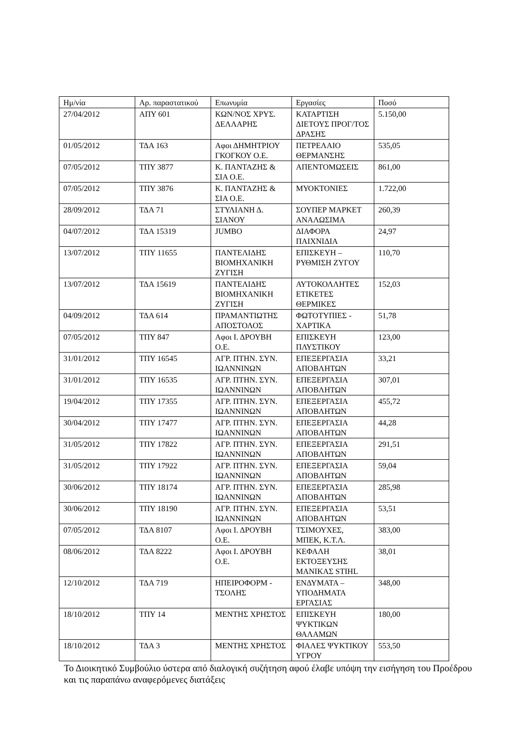| Ημ/νία | Αρ. παραστατικού | Επωνυμία | Εργασίες | Ποσό |
| --- | --- | --- | --- | --- |
| 27/04/2012 | ΑΠΥ 601 | ΚΩΝ/ΝΟΣ ΧΡΥΣ. ΔΕΛΛΑΡΗΣ | ΚΑΤΑΡΤΙΣΗ ΔΙΕΤΟΥΣ ΠΡΟΓ/ΤΟΣ ΔΡΑΣΗΣ | 5.150,00 |
| 01/05/2012 | ΤΔΑ 163 | Αφοι ΔΗΜΗΤΡΙΟΥ ΓΚΟΓΚΟΥ Ο.Ε. | ΠΕΤΡΕΛΑΙΟ ΘΕΡΜΑΝΣΗΣ | 535,05 |
| 07/05/2012 | ΤΠΥ 3877 | Κ. ΠΑΝΤΑΖΗΣ & ΣΙΑ Ο.Ε. | ΑΠΕΝΤΟΜΩΣΕΙΣ | 861,00 |
| 07/05/2012 | ΤΠΥ 3876 | Κ. ΠΑΝΤΑΖΗΣ & ΣΙΑ Ο.Ε. | ΜΥΟΚΤΟΝΙΕΣ | 1.722,00 |
| 28/09/2012 | ΤΔΑ 71 | ΣΤΥΛΙΑΝΗ Δ. ΣΙΑΝΟΥ | ΣΟΥΠΕΡ ΜΑΡΚΕΤ ΑΝΑΛΩΣΙΜΑ | 260,39 |
| 04/07/2012 | ΤΔΑ 15319 | JUMBO | ΔΙΑΦΟΡΑ ΠΑΙΧΝΙΔΙΑ | 24,97 |
| 13/07/2012 | ΤΠΥ 11655 | ΠΑΝΤΕΛΙΔΗΣ ΒΙΟΜΗΧΑΝΙΚΗ ΖΥΓΙΣΗ | ΕΠΙΣΚΕΥΗ – ΡΥΘΜΙΣΗ ΖΥΓΟΥ | 110,70 |
| 13/07/2012 | ΤΔΑ 15619 | ΠΑΝΤΕΛΙΔΗΣ ΒΙΟΜΗΧΑΝΙΚΗ ΖΥΓΙΣΗ | ΑΥΤΟΚΟΛΛΗΤΕΣ ΕΤΙΚΕΤΕΣ ΘΕΡΜΙΚΕΣ | 152,03 |
| 04/09/2012 | ΤΔΑ 614 | ΠΡΑΜΑΝΤΙΩΤΗΣ ΑΠΟΣΤΟΛΟΣ | ΦΩΤΟΤΥΠΙΕΣ - ΧΑΡΤΙΚΑ | 51,78 |
| 07/05/2012 | ΤΠΥ 847 | Αφοι Ι. ΔΡΟΥΒΗ Ο.Ε. | ΕΠΙΣΚΕΥΗ ΠΛΥΣΤΙΚΟΥ | 123,00 |
| 31/01/2012 | ΤΠΥ 16545 | ΑΓΡ. ΠΤΗΝ. ΣΥΝ. ΙΩΑΝΝΙΝΩΝ | ΕΠΕΞΕΡΓΑΣΙΑ ΑΠΟΒΛΗΤΩΝ | 33,21 |
| 31/01/2012 | ΤΠΥ 16535 | ΑΓΡ. ΠΤΗΝ. ΣΥΝ. ΙΩΑΝΝΙΝΩΝ | ΕΠΕΞΕΡΓΑΣΙΑ ΑΠΟΒΛΗΤΩΝ | 307,01 |
| 19/04/2012 | ΤΠΥ 17355 | ΑΓΡ. ΠΤΗΝ. ΣΥΝ. ΙΩΑΝΝΙΝΩΝ | ΕΠΕΞΕΡΓΑΣΙΑ ΑΠΟΒΛΗΤΩΝ | 455,72 |
| 30/04/2012 | ΤΠΥ 17477 | ΑΓΡ. ΠΤΗΝ. ΣΥΝ. ΙΩΑΝΝΙΝΩΝ | ΕΠΕΞΕΡΓΑΣΙΑ ΑΠΟΒΛΗΤΩΝ | 44,28 |
| 31/05/2012 | ΤΠΥ 17822 | ΑΓΡ. ΠΤΗΝ. ΣΥΝ. ΙΩΑΝΝΙΝΩΝ | ΕΠΕΞΕΡΓΑΣΙΑ ΑΠΟΒΛΗΤΩΝ | 291,51 |
| 31/05/2012 | ΤΠΥ 17922 | ΑΓΡ. ΠΤΗΝ. ΣΥΝ. ΙΩΑΝΝΙΝΩΝ | ΕΠΕΞΕΡΓΑΣΙΑ ΑΠΟΒΛΗΤΩΝ | 59,04 |
| 30/06/2012 | ΤΠΥ 18174 | ΑΓΡ. ΠΤΗΝ. ΣΥΝ. ΙΩΑΝΝΙΝΩΝ | ΕΠΕΞΕΡΓΑΣΙΑ ΑΠΟΒΛΗΤΩΝ | 285,98 |
| 30/06/2012 | ΤΠΥ 18190 | ΑΓΡ. ΠΤΗΝ. ΣΥΝ. ΙΩΑΝΝΙΝΩΝ | ΕΠΕΞΕΡΓΑΣΙΑ ΑΠΟΒΛΗΤΩΝ | 53,51 |
| 07/05/2012 | ΤΔΑ 8107 | Αφοι Ι. ΔΡΟΥΒΗ Ο.Ε. | ΤΣΙΜΟΥΧΕΣ, ΜΠΕΚ, Κ.Τ.Λ. | 383,00 |
| 08/06/2012 | ΤΔΑ 8222 | Αφοι Ι. ΔΡΟΥΒΗ Ο.Ε. | ΚΕΦΑΛΗ ΕΚΤΟΞΕΥΣΗΣ ΜΑΝΙΚΑΣ STIHL | 38,01 |
| 12/10/2012 | ΤΔΑ 719 | ΗΠΕΙΡΟΦΟΡΜ - ΤΣΟΛΗΣ | ΕΝΔΥΜΑΤΑ – ΥΠΟΔΗΜΑΤΑ ΕΡΓΑΣΙΑΣ | 348,00 |
| 18/10/2012 | ΤΠΥ 14 | ΜΕΝΤΗΣ ΧΡΗΣΤΟΣ | ΕΠΙΣΚΕΥΗ ΨΥΚΤΙΚΩΝ ΘΑΛΑΜΩΝ | 180,00 |
| 18/10/2012 | ΤΔΑ 3 | ΜΕΝΤΗΣ ΧΡΗΣΤΟΣ | ΦΙΑΛΕΣ ΨΥΚΤΙΚΟΥ ΥΓΡΟΥ | 553,50 |
Το Διοικητικό Συμβούλιο ύστερα από διαλογική συζήτηση αφού έλαβε υπόψη την εισήγηση του Προέδρου και τις παραπάνω αναφερόμενες διατάξεις